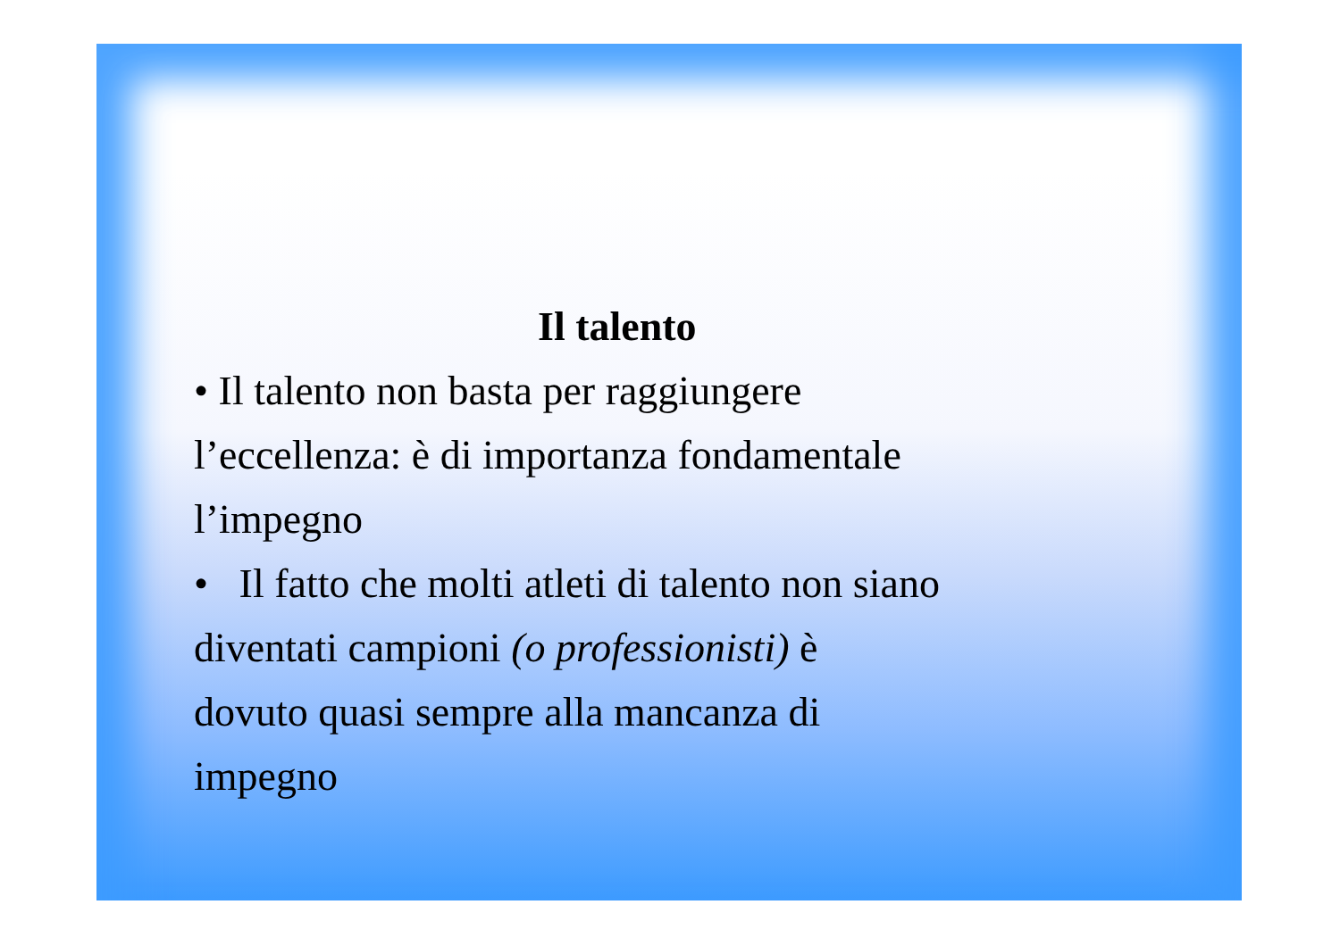Il talento
• Il talento non basta per raggiungere
l’eccellenza: è di importanza fondamentale
l’impegno
• Il fatto che molti atleti di talento non siano
diventati campioni (o professionisti) è
dovuto quasi sempre alla mancanza di
impegno